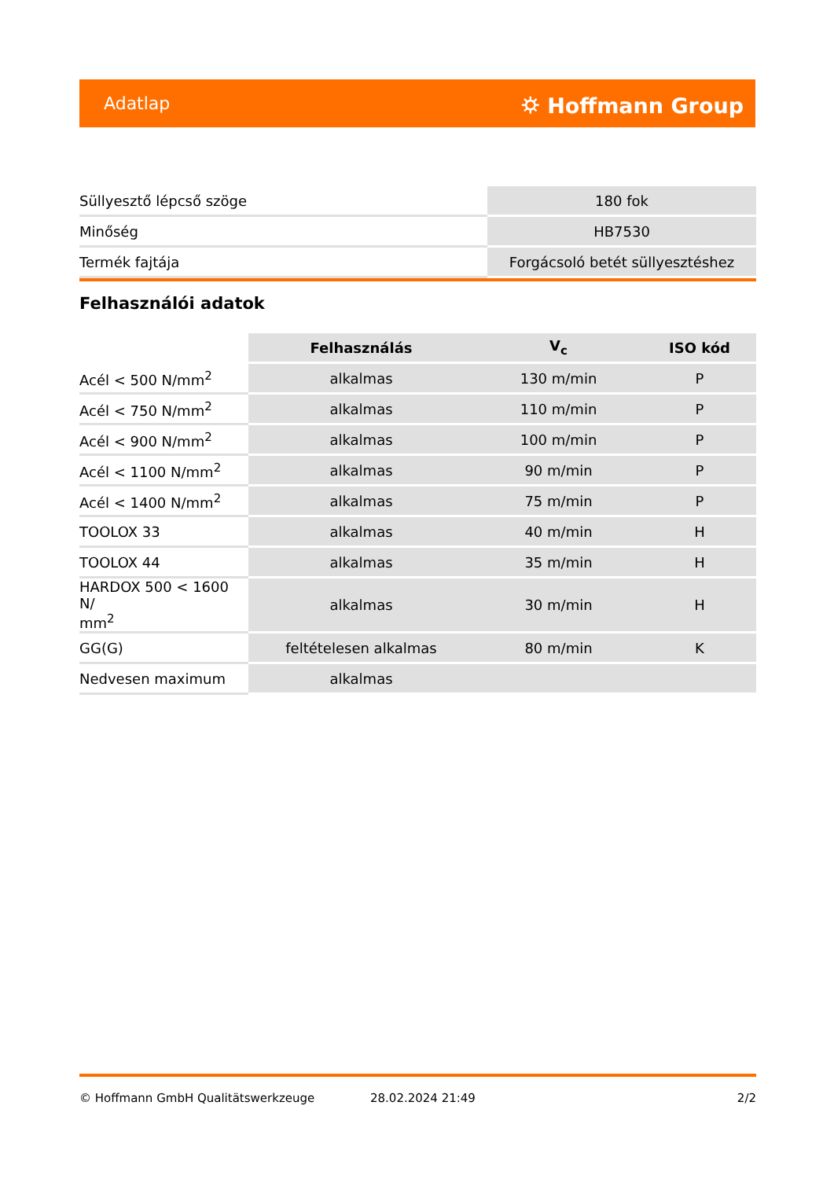Adatlap ⛭ Hoffmann Group
| Süllyesztő lépcső szöge | 180 fok |
| Minőség | HB7530 |
| Termék fajtája | Forgácsoló betét süllyesztéshez |
Felhasználói adatok
| | Felhasználás | V<sub>c</sub> | ISO kód |
| --- | --- | --- | --- |
| Acél < 500 N/mm<sup>2</sup> | alkalmas | 130 m/min | P |
| Acél < 750 N/mm<sup>2</sup> | alkalmas | 110 m/min | P |
| Acél < 900 N/mm<sup>2</sup> | alkalmas | 100 m/min | P |
| Acél < 1100 N/mm<sup>2</sup> | alkalmas | 90 m/min | P |
| Acél < 1400 N/mm<sup>2</sup> | alkalmas | 75 m/min | P |
| TOOLOX 33 | alkalmas | 40 m/min | H |
| TOOLOX 44 | alkalmas | 35 m/min | H |
| HARDOX 500 < 1600 N/ mm<sup>2</sup> | alkalmas | 30 m/min | H |
| GG(G) | feltételesen alkalmas | 80 m/min | K |
| Nedvesen maximum | alkalmas | | |
© Hoffmann GmbH Qualitätswerkzeuge 28.02.2024 21:49 2/2